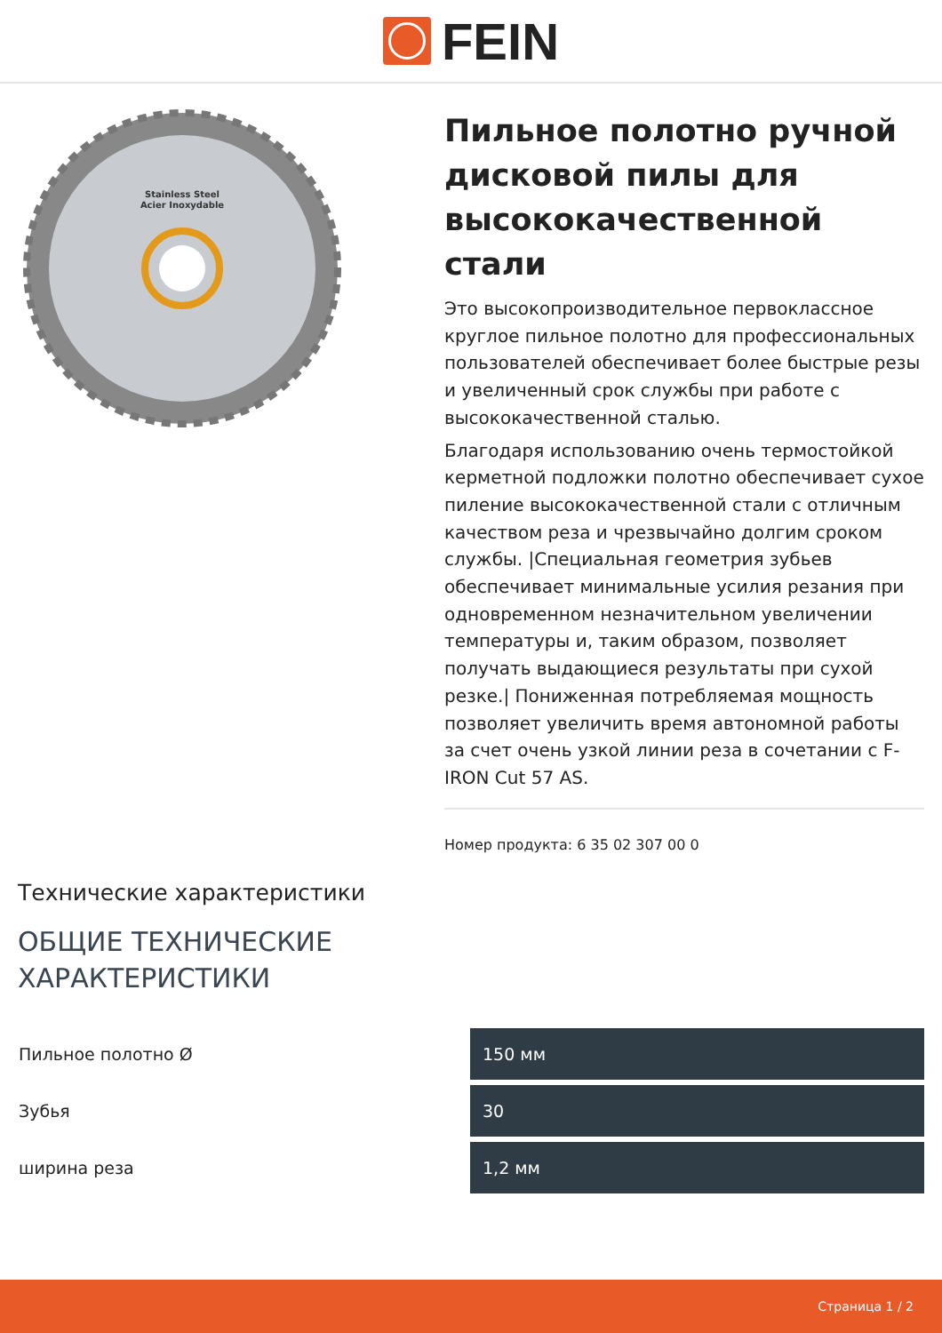FEIN
Stainless Steel
Acier Inoxydable
Пильное полотно ручной дисковой пилы для высококачественной стали
Это высокопроизводительное первоклассное круглое пильное полотно для профессиональных пользователей обеспечивает более быстрые резы и увеличенный срок службы при работе с высококачественной сталью.
Благодаря использованию очень термостойкой керметной подложки полотно обеспечивает сухое пиление высококачественной стали с отличным качеством реза и чрезвычайно долгим сроком службы. |Специальная геометрия зубьев обеспечивает минимальные усилия резания при одновременном незначительном увеличении температуры и, таким образом, позволяет получать выдающиеся результаты при сухой резке.| Пониженная потребляемая мощность позволяет увеличить время автономной работы за счет очень узкой линии реза в сочетании с F-IRON Cut 57 AS.
Номер продукта: 6 35 02 307 00 0
Технические характеристики
ОБЩИЕ ТЕХНИЧЕСКИЕ
ХАРАКТЕРИСТИКИ
| Пильное полотно Ø | 150 мм |
| Зубья | 30 |
| ширина реза | 1,2 мм |
Страница 1 / 2